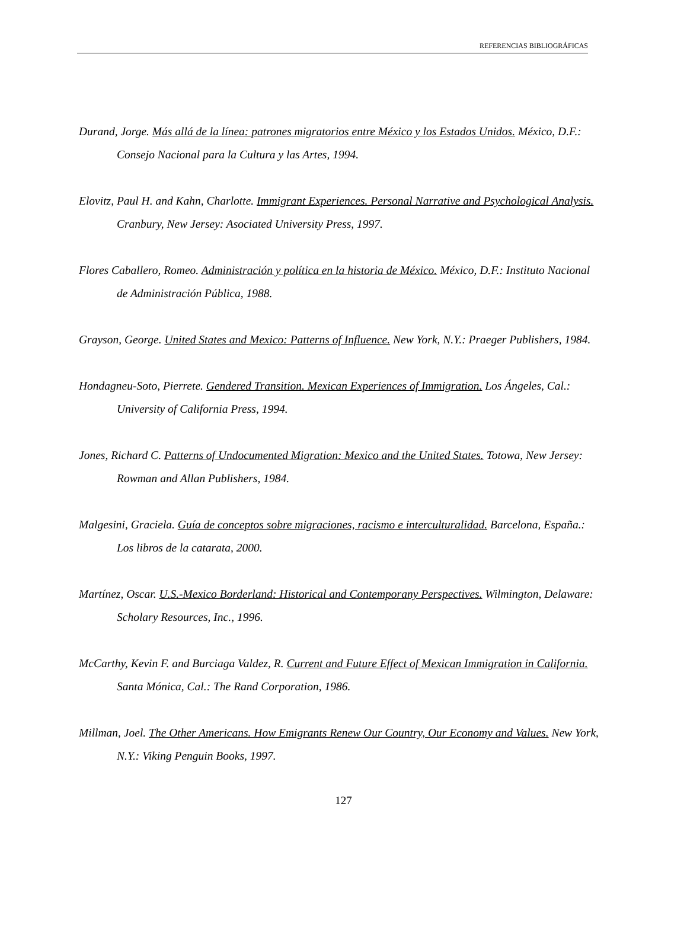REFERENCIAS BIBLIOGRÁFICAS
Durand, Jorge. Más allá de la línea: patrones migratorios entre México y los Estados Unidos. México, D.F.: Consejo Nacional para la Cultura y las Artes, 1994.
Elovitz, Paul H. and Kahn, Charlotte. Immigrant Experiences. Personal Narrative and Psychological Analysis. Cranbury, New Jersey: Asociated University Press, 1997.
Flores Caballero, Romeo. Administración y política en la historia de México. México, D.F.: Instituto Nacional de Administración Pública, 1988.
Grayson, George. United States and Mexico: Patterns of Influence. New York, N.Y.: Praeger Publishers, 1984.
Hondagneu-Soto, Pierrete. Gendered Transition. Mexican Experiences of Immigration. Los Ángeles, Cal.: University of California Press, 1994.
Jones, Richard C. Patterns of Undocumented Migration: Mexico and the United States. Totowa, New Jersey: Rowman and Allan Publishers, 1984.
Malgesini, Graciela. Guía de conceptos sobre migraciones, racismo e interculturalidad. Barcelona, España.: Los libros de la catarata, 2000.
Martínez, Oscar. U.S.-Mexico Borderland: Historical and Contemporany Perspectives. Wilmington, Delaware: Scholary Resources, Inc., 1996.
McCarthy, Kevin F. and Burciaga Valdez, R. Current and Future Effect of Mexican Immigration in California. Santa Mónica, Cal.: The Rand Corporation, 1986.
Millman, Joel. The Other Americans. How Emigrants Renew Our Country, Our Economy and Values. New York, N.Y.: Viking Penguin Books, 1997.
127